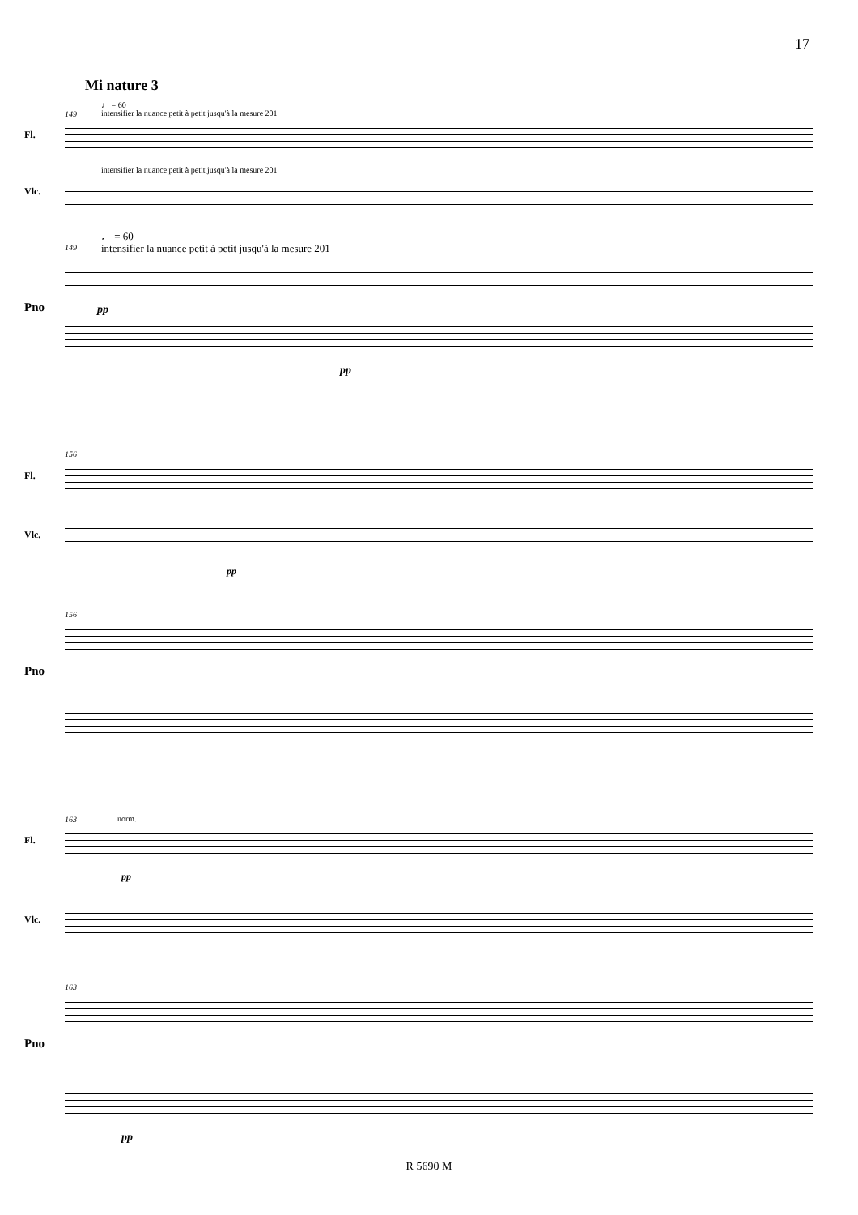17
Mi nature 3
♩ = 60
149
intensifier la nuance petit à petit jusqu'à la mesure 201
Fl.
intensifier la nuance petit à petit jusqu'à la mesure 201
Vlc.
♩ = 60
149
intensifier la nuance petit à petit jusqu'à la mesure 201
Pno
pp
pp
156
Fl.
Vlc.
pp
156
Pno
163
norm.
Fl.
pp
Vlc.
163
Pno
pp
R 5690 M